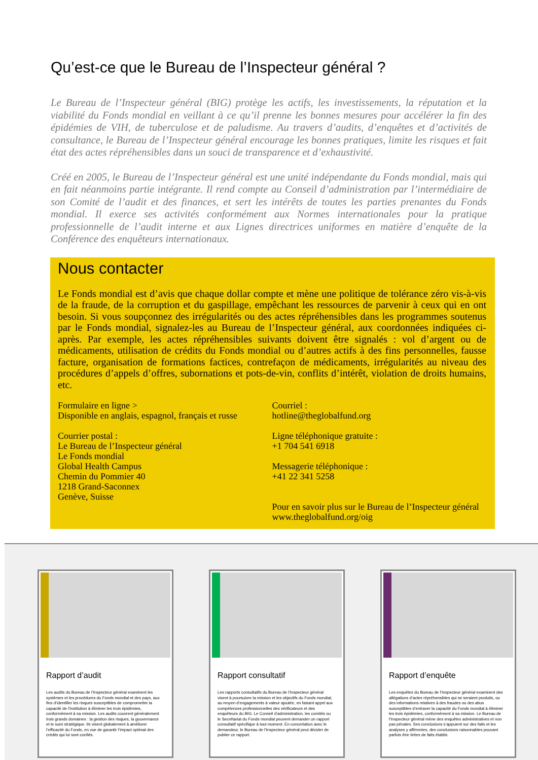Qu’est-ce que le Bureau de l’Inspecteur général ?
Le Bureau de l’Inspecteur général (BIG) protège les actifs, les investissements, la réputation et la viabilité du Fonds mondial en veillant à ce qu’il prenne les bonnes mesures pour accélérer la fin des épidémies de VIH, de tuberculose et de paludisme. Au travers d’audits, d’enquêtes et d’activités de consultance, le Bureau de l’Inspecteur général encourage les bonnes pratiques, limite les risques et fait état des actes répréhensibles dans un souci de transparence et d’exhaustivité.
Créé en 2005, le Bureau de l’Inspecteur général est une unité indépendante du Fonds mondial, mais qui en fait néanmoins partie intégrante. Il rend compte au Conseil d’administration par l’intermédiaire de son Comité de l’audit et des finances, et sert les intérêts de toutes les parties prenantes du Fonds mondial. Il exerce ses activités conformément aux Normes internationales pour la pratique professionnelle de l’audit interne et aux Lignes directrices uniformes en matière d’enquête de la Conférence des enquêteurs internationaux.
Nous contacter
Le Fonds mondial est d’avis que chaque dollar compte et mène une politique de tolérance zéro vis-à-vis de la fraude, de la corruption et du gaspillage, empêchant les ressources de parvenir à ceux qui en ont besoin. Si vous soupçonnez des irrégularités ou des actes répréhensibles dans les programmes soutenus par le Fonds mondial, signalez-les au Bureau de l’Inspecteur général, aux coordonnées indiquées ci-après. Par exemple, les actes répréhensibles suivants doivent être signalés : vol d’argent ou de médicaments, utilisation de crédits du Fonds mondial ou d’autres actifs à des fins personnelles, fausse facture, organisation de formations factices, contrefaçon de médicaments, irrégularités au niveau des procédures d’appels d’offres, subornations et pots-de-vin, conflits d’intérêt, violation de droits humains, etc.
Formulaire en ligne >
Disponible en anglais, espagnol, français et russe
Courrier postal :
Le Bureau de l’Inspecteur général
Le Fonds mondial
Global Health Campus
Chemin du Pommier 40
1218 Grand-Saconnex
Genève, Suisse
Courriel :
hotline@theglobalfund.org
Ligne téléphonique gratuite :
+1 704 541 6918
Messagerie téléphonique :
+41 22 341 5258
Pour en savoir plus sur le Bureau de l’Inspecteur général www.theglobalfund.org/oig
Rapport d’audit
Les audits du Bureau de l’Inspecteur général examinent les systèmes et les procédures du Fonds mondial et des pays, aux fins d’identifier les risques susceptibles de compromettre la capacité de l’institution à éliminer les trois épidémies, conformément à sa mission. Les audits couvrent généralement trois grands domaines : la gestion des risques, la gouvernance et le suivi stratégique. Ils visent globalement à améliorer l’efficacité du Fonds, en vue de garantir l’impact optimal des crédits qui lui sont confiés.
Rapport consultatif
Les rapports consultatifs du Bureau de l’Inspecteur général visent à poursuivre la mission et les objectifs du Fonds mondial, au moyen d’engagements à valeur ajoutée, en faisant appel aux compétences professionnelles des vérificateurs et des enquêteurs du BIG. Le Conseil d’administration, les comités ou le Secrétariat du Fonds mondial peuvent demander un rapport consultatif spécifique à tout moment. En concertation avec le demandeur, le Bureau de l’Inspecteur général peut décider de publier ce rapport.
Rapport d’enquête
Les enquêtes du Bureau de l’Inspecteur général examinent des allégations d’actes répréhensibles qui se seraient produits, ou des informations relatives à des fraudes ou des abus susceptibles d’entraver la capacité du Fonds mondial à éliminer les trois épidémies, conformément à sa mission. Le Bureau de l’Inspecteur général mène des enquêtes administratives et non pas pénales. Ses conclusions s’appuient sur des faits et les analyses y afférentes, des conclusions raisonnables pouvant parfois être tirées de faits établis.